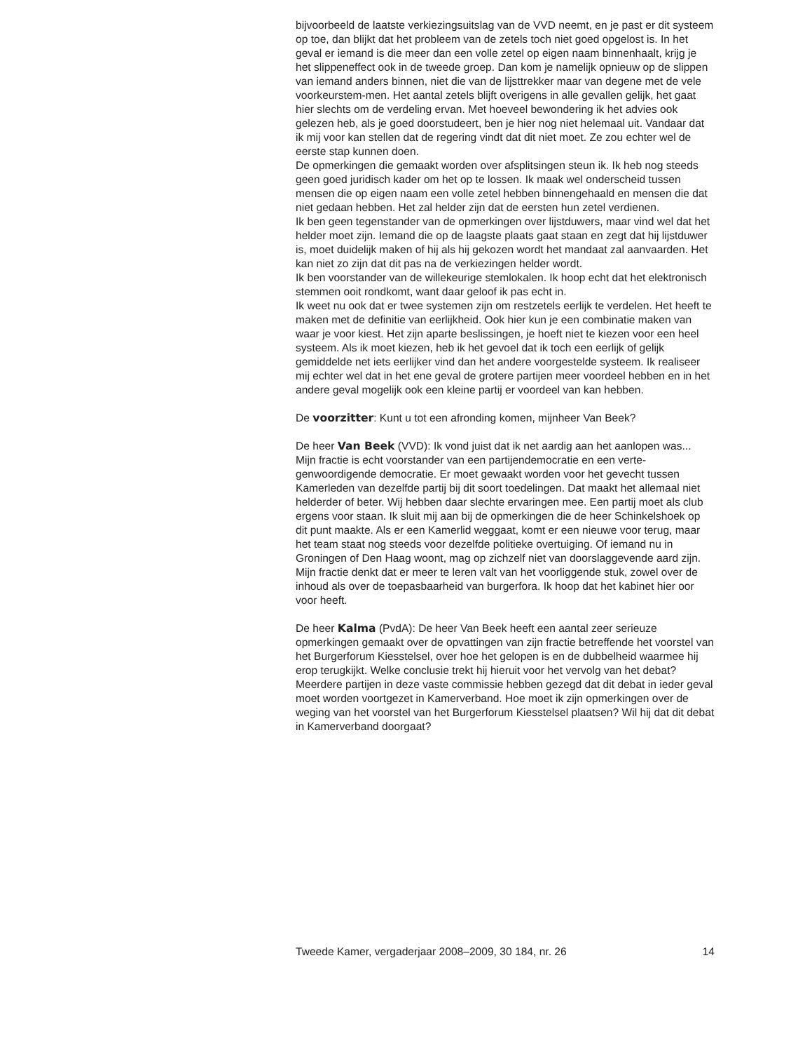bijvoorbeeld de laatste verkiezingsuitslag van de VVD neemt, en je past er dit systeem op toe, dan blijkt dat het probleem van de zetels toch niet goed opgelost is. In het geval er iemand is die meer dan een volle zetel op eigen naam binnenhaalt, krijg je het slippeneffect ook in de tweede groep. Dan kom je namelijk opnieuw op de slippen van iemand anders binnen, niet die van de lijsttrekker maar van degene met de vele voorkeurstem-men. Het aantal zetels blijft overigens in alle gevallen gelijk, het gaat hier slechts om de verdeling ervan. Met hoeveel bewondering ik het advies ook gelezen heb, als je goed doorstudeert, ben je hier nog niet helemaal uit. Vandaar dat ik mij voor kan stellen dat de regering vindt dat dit niet moet. Ze zou echter wel de eerste stap kunnen doen.
De opmerkingen die gemaakt worden over afsplitsingen steun ik. Ik heb nog steeds geen goed juridisch kader om het op te lossen. Ik maak wel onderscheid tussen mensen die op eigen naam een volle zetel hebben binnengehaald en mensen die dat niet gedaan hebben. Het zal helder zijn dat de eersten hun zetel verdienen.
Ik ben geen tegenstander van de opmerkingen over lijstduwers, maar vind wel dat het helder moet zijn. Iemand die op de laagste plaats gaat staan en zegt dat hij lijstduwer is, moet duidelijk maken of hij als hij gekozen wordt het mandaat zal aanvaarden. Het kan niet zo zijn dat dit pas na de verkiezingen helder wordt.
Ik ben voorstander van de willekeurige stemlokalen. Ik hoop echt dat het elektronisch stemmen ooit rondkomt, want daar geloof ik pas echt in.
Ik weet nu ook dat er twee systemen zijn om restzetels eerlijk te verdelen. Het heeft te maken met de definitie van eerlijkheid. Ook hier kun je een combinatie maken van waar je voor kiest. Het zijn aparte beslissingen, je hoeft niet te kiezen voor een heel systeem. Als ik moet kiezen, heb ik het gevoel dat ik toch een eerlijk of gelijk gemiddelde net iets eerlijker vind dan het andere voorgestelde systeem. Ik realiseer mij echter wel dat in het ene geval de grotere partijen meer voordeel hebben en in het andere geval mogelijk ook een kleine partij er voordeel van kan hebben.
De voorzitter: Kunt u tot een afronding komen, mijnheer Van Beek?
De heer Van Beek (VVD): Ik vond juist dat ik net aardig aan het aanlopen was...
Mijn fractie is echt voorstander van een partijendemocratie en een verte-genwoordigende democratie. Er moet gewaakt worden voor het gevecht tussen Kamerleden van dezelfde partij bij dit soort toedelingen. Dat maakt het allemaal niet helderder of beter. Wij hebben daar slechte ervaringen mee. Een partij moet als club ergens voor staan. Ik sluit mij aan bij de opmerkingen die de heer Schinkelshoek op dit punt maakte. Als er een Kamerlid weggaat, komt er een nieuwe voor terug, maar het team staat nog steeds voor dezelfde politieke overtuiging. Of iemand nu in Groningen of Den Haag woont, mag op zichzelf niet van doorslaggevende aard zijn.
Mijn fractie denkt dat er meer te leren valt van het voorliggende stuk, zowel over de inhoud als over de toepasbaarheid van burgerfora. Ik hoop dat het kabinet hier oor voor heeft.
De heer Kalma (PvdA): De heer Van Beek heeft een aantal zeer serieuze opmerkingen gemaakt over de opvattingen van zijn fractie betreffende het voorstel van het Burgerforum Kiesstelsel, over hoe het gelopen is en de dubbelheid waarmee hij erop terugkijkt. Welke conclusie trekt hij hieruit voor het vervolg van het debat? Meerdere partijen in deze vaste commissie hebben gezegd dat dit debat in ieder geval moet worden voortgezet in Kamerverband. Hoe moet ik zijn opmerkingen over de weging van het voorstel van het Burgerforum Kiesstelsel plaatsen? Wil hij dat dit debat in Kamerverband doorgaat?
Tweede Kamer, vergaderjaar 2008–2009, 30 184, nr. 26 14